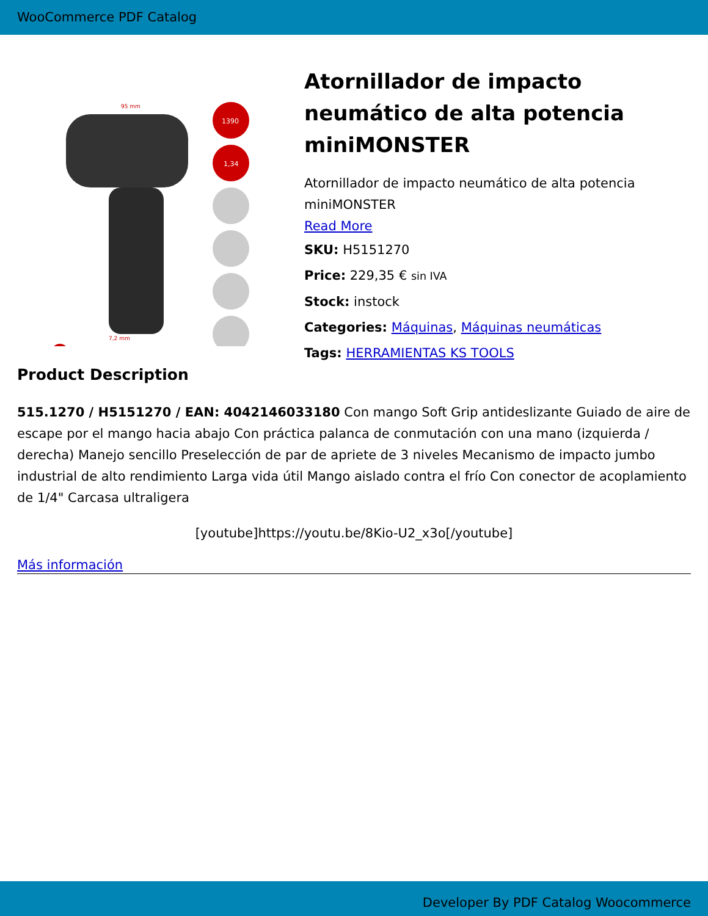WooCommerce PDF Catalog
95 mm
7,2 mm
1390
1,34
Atornillador de impacto neumático de alta potencia miniMONSTER
Atornillador de impacto neumático de alta potencia miniMONSTER
Read More
SKU: H5151270
Price: 229,35 € sin IVA
Stock: instock
Categories: Máquinas, Máquinas neumáticas
Tags: HERRAMIENTAS KS TOOLS
Product Description
515.1270 / H5151270 / EAN: 4042146033180 Con mango Soft Grip antideslizante Guiado de aire de escape por el mango hacia abajo Con práctica palanca de conmutación con una mano (izquierda / derecha) Manejo sencillo Preselección de par de apriete de 3 niveles Mecanismo de impacto jumbo industrial de alto rendimiento Larga vida útil Mango aislado contra el frío Con conector de acoplamiento de 1/4" Carcasa ultraligera
[youtube]https://youtu.be/8Kio-U2_x3o[/youtube]
Más información
Developer By PDF Catalog Woocommerce